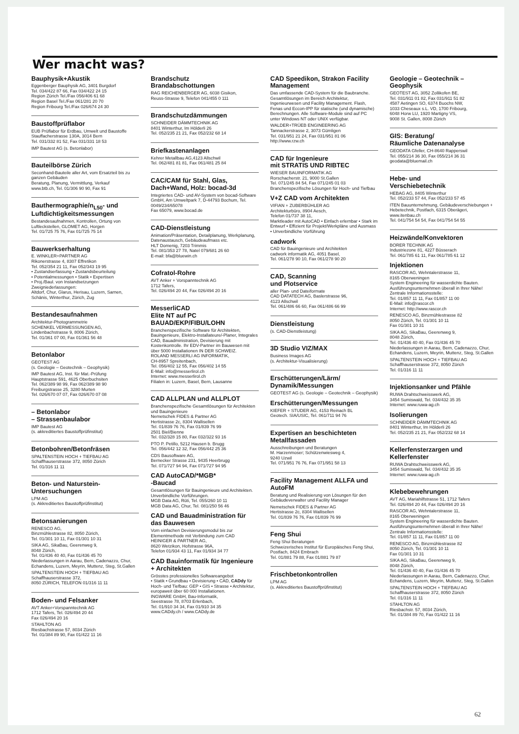Wer macht was?
Bauphysik+Akustik
Eggenberger Bauphysik AG, 3401 Burgdorf
Tel. 034/422 87 66, Fax 034/422 24 15
Region Zürich Tel./Fax 056/406 61 68
Region Basel Tel./Fax 061/281 20 70
Region Fribourg Tel./Fax 026/674 24 30
Baustoffprüflabor
EUB Prüflabor für Erdbau, Umwelt und Baustoffe
Stauffacherstrasse 130A, 3014 Bern
Tel. 031/332 81 52, Fax 031/331 18 53
IMP Bautest AG (s. Betonlabor)
Bauteilbörse Zürich
Seconhand-Bauteile aller Art, vom Ersatzteil bis zu ganzen Gebäuden
Beratung, Planung, Vermittlung, Verkauf
www.btb.ch, Tel. 01/306 90 90, Fax 91
Bauthermographie/n<sub>L50</sub>- und Luftdichtigkeitsmessungen
Bestandesaufnahmen, Kontrollen, Ortung von Luftleckstellen, GLOMET AG, Horgen
Tel. 01/725 75 76, Fax 01/725 75 14
Bauwerkserhaltung
E. WINKLER+PARTNER AG
Rikonerstrasse 4, 8307 Effretikon
Tel. 052/354 21 11, Fax 052/343 19 95
• Zustandserfassung • Zustandsbeurteilung
• Potentialmessungen • Statik • Expertisen
• Proj./Baul. von Instandsetzungen
Zweigniederlassungen:
Altdorf, Chur, Glarus, Herisau, Luzern, Sarnen, Schänis, Winterthur, Zürich, Zug
Bestandesaufnahmen
Architektur-Photogrammetrie
SCHENKEL VERMESSUNGEN AG,
Lindenbachstrasse 9, 8006 Zürich,
Tel. 01/361 07 00, Fax 01/361 56 48
Betonlabor
GEOTEST AG
(s. Geologie – Geotechnik – Geophysik)
IMP Bautest AG, Inst. für Mat.-Prüfung
Hauptstrasse 591, 4625 Oberbuchsiten
Tel. 062/389 98 99, Fax 062/389 98 90
Freiburgstrasse 25, 3280 Murten
Tel. 026/670 07 07, Fax 026/670 07 08
– Betonlabor
– Strassenbaulabor
IMP Bautest AG
(s. akkreditiertes Baustoffprüfinstitut)
Betonbohren/Betonfräsen
SPALTENSTEIN HOCH + TIEFBAU AG
Schaffhauserstrasse 372, 8050 Zürich
Tel. 01/316 11 11
Beton- und Naturstein-Untersuchungen
LPM AG
(s. Akkreditiertes Baustoffprüfinstitut)
Betonsanierungen
RENESCO AG,
Binzmühlestrasse 82, 8050 Zürich,
Tel. 01/301 10 11, Fax 01/301 10 31
SIKA AG, SikaBau, Geerenweg 9,
8048 Zürich,
Tel. 01/436 40 40, Fax 01/436 45 70
Niederlassungen in Aarau, Bern, Cadenazzo, Chur, Echandens, Luzern, Meyrin, Muttenz, Steg, St.Gallen
SPALTENSTEIN HOCH + TIEFBAU AG
Schaffhauserstrasse 372,
8050 ZÜRICH, TELEFON 01/316 11 11
Boden- und Felsanker
AVT Anker+Vorspanntechnik AG
1712 Tafers, Tel. 026/494 20 44
Fax 026/494 20 16
STAHLTON AG
Riesbachstrasse 57, 8034 Zürich
Tel. 01/384 89 90, Fax 01/422 11 16
Brandschutz
Brandabschottungen
RAG REICHENBERGER AG, 6038 Gisikon,
Reuss-Strasse 9, Telefon 041/455 0 111
Brandschutzdämmungen
SCHNEIDER DÄMMTECHNIK AG
8401 Winterthur, Im Hölderli 26
Tel. 052/235 21 21, Fax 052/232 68 14
Briefkastenanlagen
Kehrer Metallbau AG,4123 Allschwil
Tel. 062/481 81 81, Fax 061/481 25 84
CAC/CAM für Stahl, Glas, Dach+Wand, Holz: bocad-3d
Integriertes CAD- und AV-System von bocad-Software GmbH, Am Umweltpark 7, D-44793 Bochum, Tel. 0049/234/65078
Fax 65079, www.bocad.de
CAD-Dienstleistung
Animation/Präsentation, Detailplanung, Werkplanung, Datenaustausch, Gebäudeaufmass etc.
HLT Domenig, 7203 Trimmis
Tel. 081/353 27 78, Natel 079/681 26 60
E-mail: bfa@bluewin.ch
Cofratol-Rohre
AVT Anker + Vorspanntechnik AG
1712 Tafers,
Tel. 026/494 20 44, Fax 026/494 20 16
MesserliCAD
Elite NT auf PC
BAUAD/EKP/FIBU/LOHN
Branchenspezifische Software für Architekten, Bauingenieure, Elektro-Installateure/-Planer, Integrales CAD, Bauadministration, Devisierung mit Kostenkontrolle. Ihr EDV-Partner im Bauwesen mit über 5000 Installationen IN DER SCHWEIZ.
ROLAND MESSERLI AG INFORMATIK,
CH-8957 Spreitenbach,
Tel. 056/402 12 55, Fax 056/402 14 55
E-Mail: info@messerlirol.ch
Internet: www.messerlirol.ch
Filialen in: Luzern, Basel, Bern, Lausanne
CAD ALLPLAN und ALLPLOT
Branchenspezifische Gesamtlösungen für Architekten und Bauingenieure
Nemetschek FIDES & Partner AG
Hertistrasse 2c, 8304 Wallisellen
Tel. 01/839 76 76, Fax 01/839 76 99
2501 Biel/Bienne
Tel. 032/328 15 80, Fax 032/322 93 16
PTO P. Petillo, 5212 Hausen b. Brugg
Tel. 056/442 12 32, Fax 056/442 25 36
CDS Bausoftware AG,
Bernecker Strasse 231, 9435 Heerbrugg
Tel. 071/727 94 94, Fax 071/727 94 95
CAD AutoCAD/*MGB*
-Baucad
Gesamtlösungen für Bauingenieure und Architekten. Unverbindliche Vorführungen.
MGB Data AG, Rüti, Tel. 055/260 10 11
MGB Data AG, Chur, Tel. 081/250 56 46
CAD und Bauadministration für das Bauwesen
Vom einfachen Devisierungsmodul bis zur Elementmethode mit Verbindung zum CAD
HEINIGER & PARTNER AG,
8620 Wetzikon, Hofstrasse 96A,
Telefon 01/934 43 11, Fax 01/934 34 77
CAD Bauinformatik für Ingenieure + Architekten
Grösstes professionelles Softwareangebot
• Statik • Grundbau • Devisierung • CAD, CADdy für Hoch- und Tiefbau: GEP • GIS • Strasse • Architektur, europaweit über 60 000 Installationen.
INGWARE GmbH, Bau-Informatik,
Seestrasse 78, 8703 Erlenbach,
Tel. 01/910 34 34, Fax 01/910 34 35
www.CADdy.ch / www.CADdy.de
CAD Speedikon, Strakon Facility Management
Das umfassende CAD-System für die Baubranche. Gesamtlösungen im Bereich Architektur, Ingenieurwesen und Facility Management. Flash, Fenas und Eccon-IPP für statische (und dynamische) Berechnungen. Alle Software-Module sind auf PC unter Windows NT oder UNIX verfügbar.
WALDER+TRÜEB ENGINEERING AG
Tannackerstrasse 2, 3073 Gümligen
Tel. 031/951 21 24, Fax 031/951 81 06
http://www.rzw.ch
CAD für Ingenieure
mit STRATIS UND RIBTEC
WIESER BAUINFORMATIK AG
Rorschacherstr. 21, 9000 St.Gallen
Tel. 071/245 84 54, Fax 071/245 01 03
Branchenspezifische Lösungen für Hoch- und Tiefbau
V+Z CAD vom Architekten
VIFIAN + ZUBERBÜHLER AG
Architekturbüro, 8904 Aesch,
Telefon 01/737 38 11,
Marktleader mit AutoCAD • Einfach erlernbar • Stark im Entwurf • Effizient für Projekt/Werkpläne und Ausmass • Unverbindliche Vorführung
cadwork
CAD für Bauingenieure und Architekten
cadwork informatik AG, 4051 Basel,
Tel. 061/278 90 10, Fax 061/278 90 20
CAD, Scanning
und Plotservice
aller Plan- und Dateiformate
CAD DATATECH AG, Baslerstrasse 96,
4123 Allschwil
Tel. 061/486 66 60, Fax 061/486 66 99
Dienstleistung
(s. CAD-Dienstleistung)
3D Studio VIZ/MAX
Business Images AG
(s. Architektur-Visualisierung)
Erschütterungen/Lärm/ Dynamik/Messungen
GEOTEST AG (s. Geologie – Geotechnik – Geophysik)
Erschütterungen/Messungen
KIEFER + STUDER AG, 4153 Reinach BL
Geotech. SIA/USIC, Tel. 061/711 94 76
Expertisen an beschichteten Metallfassaden
Ausschreibungen und Beratungen
M. Harzenmoser; Schützenwiesweg 4,
9240 Uzwil
Tel. 071/951 76 76, Fax 071/951 58 13
Facility Management ALLFA und AutoFM
Beratung und Realisierung von Lösungen für den Gebäudeverwalter und Facility Manager
Nemetschek FIDES & Partner AG
Hertistrasse 2c, 8304 Wallisellen
Tel. 01/839 76 76, Fax 01/839 76 99
Feng Shui
Feng Shui Beratungen
Schweizerisches Institut für Europäisches Feng Shui, Postfach, 8424 Embrach
Tel. 01/881 79 88, Fax 01/881 79 87
Frischbetonkontrollen
LPM AG
(s. Akkreditiertes Baustoffprüfinstitut)
Geologie – Geotechnik – Geophysik
GEOTEST AG, 3052 Zollikofen BE,
Tel. 031/911 01 82, Fax 031/911 51 82
4587 Aetingen SO, 6374 Buochs NW,
1033 Cheseaux s.L. VD, 1700 Fribourg,
6048 Horw LU, 1920 Martigny VS,
9008 St. Gallen, 8008 Zürich
GIS: Beratung/
Räumliche Datenanalyse
GEODATA Gfeller, CH-8640 Rapperswil
Tel. 055/214 36 30, Fax 055/214 36 31
geodata@bluemail.ch
Hebe- und
Verschiebetechnik
HEBAG AG, 8405 Winterthur
Tel. 052/233 57 44, Fax 052/233 57 45
ITEN Bauunternehmung, Gebäudeverschiebungen + Hebetechnik, Postfach, 6315 Oberägeri, www.itenbau.ch
Tel. 041/754 54 54, Fax 041/754 54 55
Heizwände/Konvektoren
BORER TECHNIK AG
Industriezone 81, 4227 Büsserach
Tel. 061/785 61 11, Fax 061/785 61 12
Injektionen
RASCOR AG, Wehntalerstrasse 11,
8165 Oberweningen
System Engineering für wasserdichte Bauten. Ausführungsunternehmen überall in Ihrer Nähe!
Zentrale Informationsstelle:
Tel. 01/857 11 11, Fax 01/857 11 00
E-Mail: info@rascor.ch
Internet: http://www.rascor.ch
RENESCO AG, Binzmühlestrasse 82
8050 Zürich, Tel. 01/301 10 11
Fax 01/301 10 31
SIKA AG, SikaBau, Geerenweg 9,
8048 Zürich,
Tel. 01/436 40 40, Fax 01/436 45 70
Niederlassungen in Aarau, Bern, Cadenazzo, Chur, Echandens, Luzern, Meyrin, Muttenz, Steg, St.Gallen
SPALTENSTEIN HOCH + TIEFBAU AG
Schaffhauserstrasse 372, 8050 Zürich
Tel. 01/316 11 11
Injektionsanker und Pfähle
RUWA Drahtschweisswerk AG,
3454 Sumiswald, Tel. 034/432 35 35
Internet: www.ruwa-ag.ch
Isolierungen
SCHNEIDER DÄMMTECHNIK AG
8401 Winterthur, Im Hölderli 26
Tel. 052/235 21 21, Fax 052/232 68 14
Kellerfensterzargen und Kellerfenster
RUWA Drahtschweisswerk AG,
3454 Sumiswald, Tel. 034/432 35 35
Internet: www.ruwa-ag.ch
Klebebewehrungen
AVT AG, Mariahilfstrasse 51, 1712 Tafers
Tel. 026/494 20 44, Fax 026/494 20 16
RASCOR AG, Wehntalerstrasse 11,
8165 Oberweningen
System Engineering für wasserdichte Bauten. Ausführungsunternehmen überall in Ihrer Nähe!
Zentrale Informationsstelle:
Tel. 01/857 11 11, Fax 01/857 11 00
RENESCO AG, Binzmühlestrasse 82
8050 Zürich, Tel. 01/301 10 11
Fax 01/301 10 31
SIKA AG, SikaBau, Geerenweg 9,
8048 Zürich,
Tel. 01/436 40 40, Fax 01/436 45 70
Niederlassungen in Aarau, Bern, Cadenazzo, Chur, Echandens, Luzern, Meyrin, Muttenz, Steg, St.Gallen
SPALTENSTEIN HOCH + TIEFBAU AG
Schaffhauserstrasse 372, 8050 Zürich
Tel. 01/316 11 11
STAHLTON AG
Riesbachstr. 57, 8034 Zürich,
Tel. 01/384 89 70, Fax 01/422 11 16
62